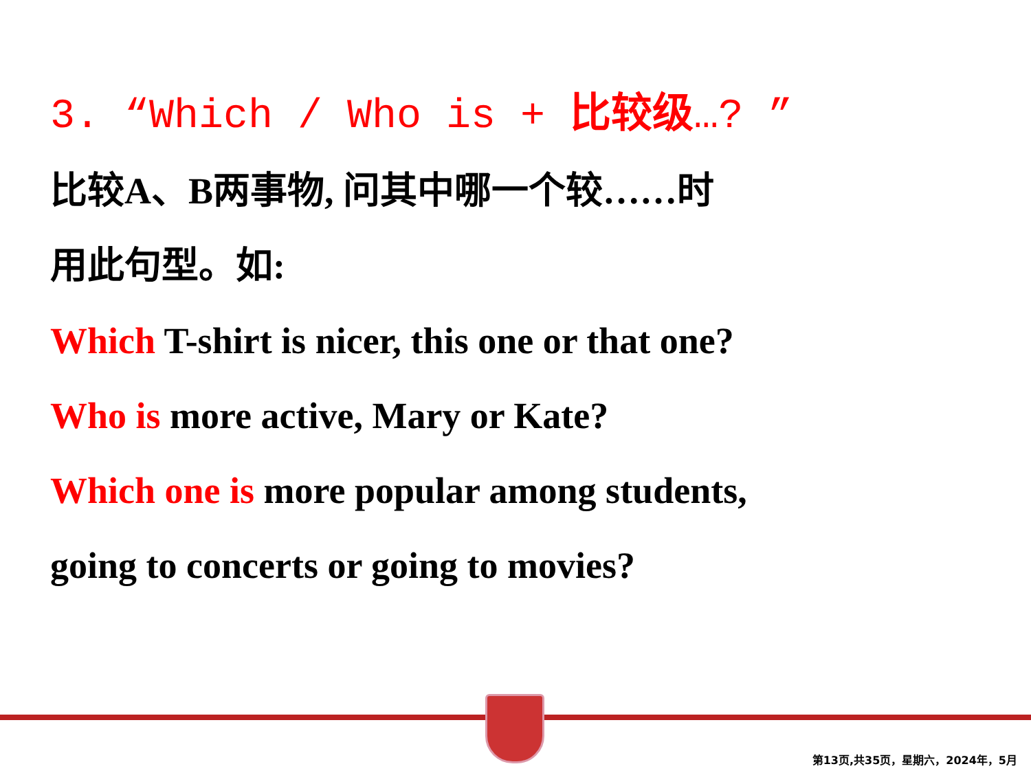3. “Which / Who is + 比较级…? ”
比较A、B两事物, 问其中哪一个较……时
用此句型。如:
Which T-shirt is nicer, this one or that one?
Who is more active, Mary or Kate?
Which one is more popular among students,
going to concerts or going to movies?
第13页,共35页，星期六，2024年，5月